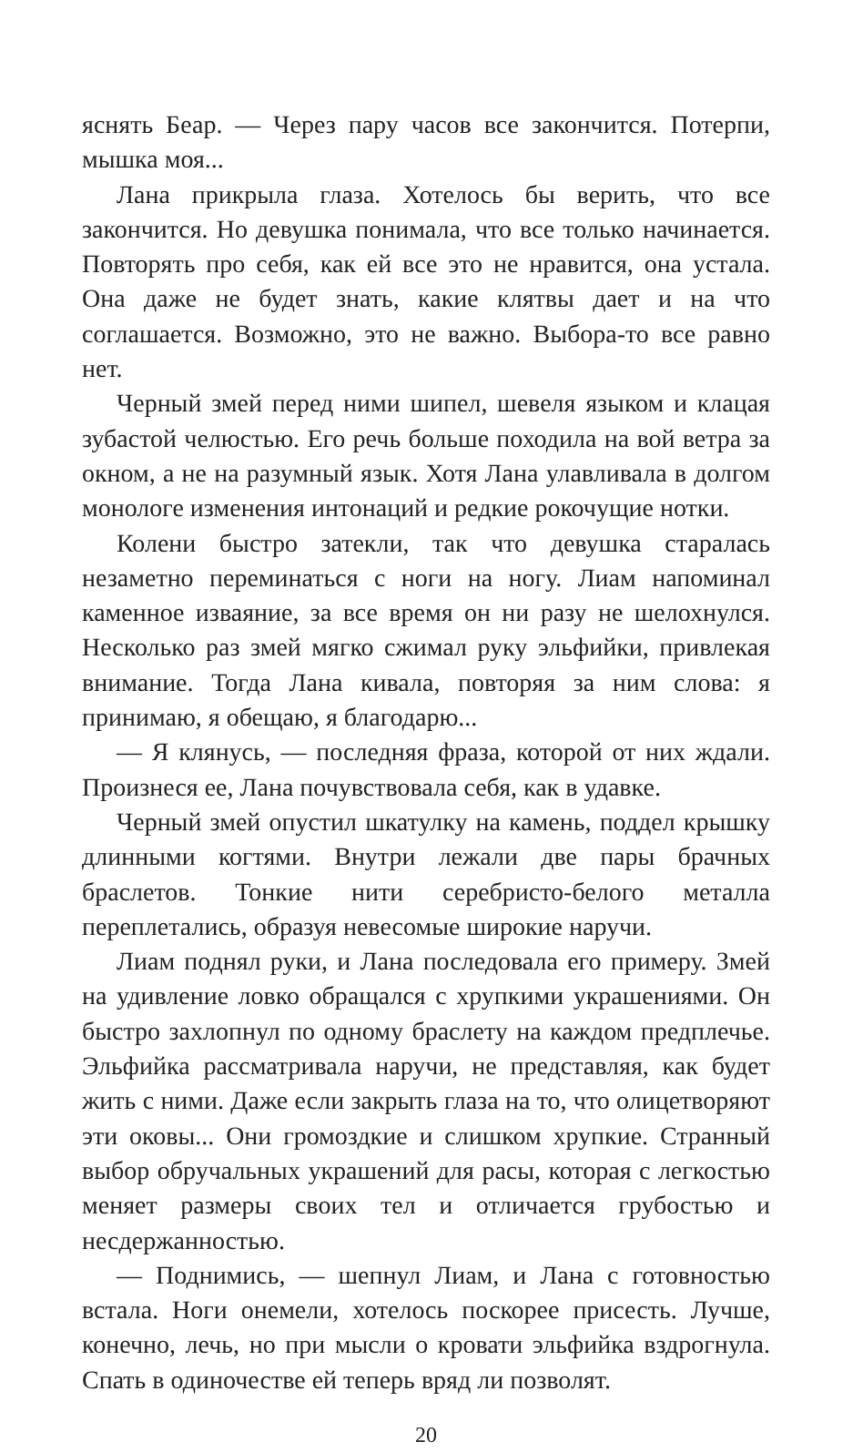яснять Беар. — Через пару часов все закончится. Потерпи, мышка моя...
Лана прикрыла глаза. Хотелось бы верить, что все закончится. Но девушка понимала, что все только начинается. Повторять про себя, как ей все это не нравится, она устала. Она даже не будет знать, какие клятвы дает и на что соглашается. Возможно, это не важно. Выбора-то все равно нет.
Черный змей перед ними шипел, шевеля языком и клацая зубастой челюстью. Его речь больше походила на вой ветра за окном, а не на разумный язык. Хотя Лана улавливала в долгом монологе изменения интонаций и редкие рокочущие нотки.
Колени быстро затекли, так что девушка старалась незаметно переминаться с ноги на ногу. Лиам напоминал каменное изваяние, за все время он ни разу не шелохнулся. Несколько раз змей мягко сжимал руку эльфийки, привлекая внимание. Тогда Лана кивала, повторяя за ним слова: я принимаю, я обещаю, я благодарю...
— Я клянусь, — последняя фраза, которой от них ждали. Произнеся ее, Лана почувствовала себя, как в удавке.
Черный змей опустил шкатулку на камень, поддел крышку длинными когтями. Внутри лежали две пары брачных браслетов. Тонкие нити серебристо-белого металла переплетались, образуя невесомые широкие наручи.
Лиам поднял руки, и Лана последовала его примеру. Змей на удивление ловко обращался с хрупкими украшениями. Он быстро захлопнул по одному браслету на каждом предплечье. Эльфийка рассматривала наручи, не представляя, как будет жить с ними. Даже если закрыть глаза на то, что олицетворяют эти оковы... Они громоздкие и слишком хрупкие. Странный выбор обручальных украшений для расы, которая с легкостью меняет размеры своих тел и отличается грубостью и несдержанностью.
— Поднимись, — шепнул Лиам, и Лана с готовностью встала. Ноги онемели, хотелось поскорее присесть. Лучше, конечно, лечь, но при мысли о кровати эльфийка вздрогнула. Спать в одиночестве ей теперь вряд ли позволят.
20